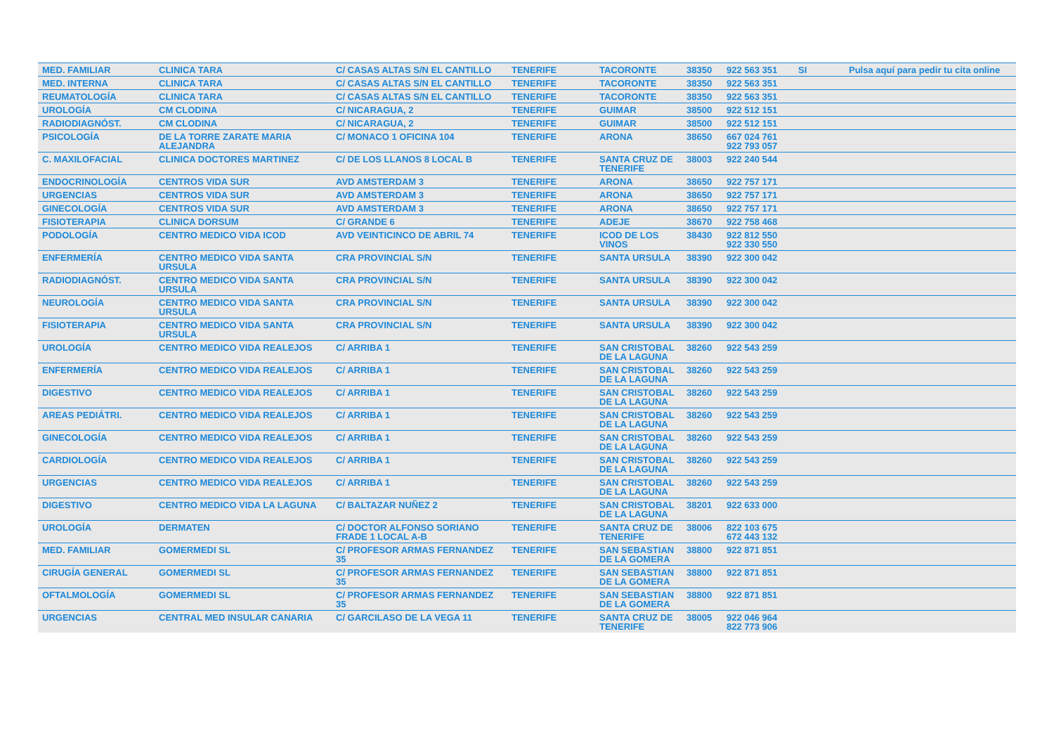| MED. FAMILIAR | CLINICA TARA | C/ CASAS ALTAS S/N EL CANTILLO | TENERIFE | TACORONTE | 38350 | 922 563 351 | SI | Pulsa aquí para pedir tu cita online |
| MED. INTERNA | CLINICA TARA | C/ CASAS ALTAS S/N EL CANTILLO | TENERIFE | TACORONTE | 38350 | 922 563 351 | | |
| REUMATOLOGÍA | CLINICA TARA | C/ CASAS ALTAS S/N EL CANTILLO | TENERIFE | TACORONTE | 38350 | 922 563 351 | | |
| UROLOGÍA | CM CLODINA | C/ NICARAGUA, 2 | TENERIFE | GUIMAR | 38500 | 922 512 151 | | |
| RADIODIAGNÓST. | CM CLODINA | C/ NICARAGUA, 2 | TENERIFE | GUIMAR | 38500 | 922 512 151 | | |
| PSICOLOGÍA | DE LA TORRE ZARATE MARIA ALEJANDRA | C/ MONACO 1 OFICINA 104 | TENERIFE | ARONA | 38650 | 667 024 761 922 793 057 | | |
| C. MAXILOFACIAL | CLINICA DOCTORES MARTINEZ | C/ DE LOS LLANOS 8 LOCAL B | TENERIFE | SANTA CRUZ DE TENERIFE | 38003 | 922 240 544 | | |
| ENDOCRINOLOGÍA | CENTROS VIDA SUR | AVD AMSTERDAM 3 | TENERIFE | ARONA | 38650 | 922 757 171 | | |
| URGENCIAS | CENTROS VIDA SUR | AVD AMSTERDAM 3 | TENERIFE | ARONA | 38650 | 922 757 171 | | |
| GINECOLOGÍA | CENTROS VIDA SUR | AVD AMSTERDAM 3 | TENERIFE | ARONA | 38650 | 922 757 171 | | |
| FISIOTERAPIA | CLINICA DORSUM | C/ GRANDE 6 | TENERIFE | ADEJE | 38670 | 922 758 468 | | |
| PODOLOGÍA | CENTRO MEDICO VIDA ICOD | AVD VEINTICINCO DE ABRIL 74 | TENERIFE | ICOD DE LOS VINOS | 38430 | 922 812 550 922 330 550 | | |
| ENFERMERÍA | CENTRO MEDICO VIDA SANTA URSULA | CRA PROVINCIAL S/N | TENERIFE | SANTA URSULA | 38390 | 922 300 042 | | |
| RADIODIAGNÓST. | CENTRO MEDICO VIDA SANTA URSULA | CRA PROVINCIAL S/N | TENERIFE | SANTA URSULA | 38390 | 922 300 042 | | |
| NEUROLOGÍA | CENTRO MEDICO VIDA SANTA URSULA | CRA PROVINCIAL S/N | TENERIFE | SANTA URSULA | 38390 | 922 300 042 | | |
| FISIOTERAPIA | CENTRO MEDICO VIDA SANTA URSULA | CRA PROVINCIAL S/N | TENERIFE | SANTA URSULA | 38390 | 922 300 042 | | |
| UROLOGÍA | CENTRO MEDICO VIDA REALEJOS | C/ ARRIBA 1 | TENERIFE | SAN CRISTOBAL DE LA LAGUNA | 38260 | 922 543 259 | | |
| ENFERMERÍA | CENTRO MEDICO VIDA REALEJOS | C/ ARRIBA 1 | TENERIFE | SAN CRISTOBAL DE LA LAGUNA | 38260 | 922 543 259 | | |
| DIGESTIVO | CENTRO MEDICO VIDA REALEJOS | C/ ARRIBA 1 | TENERIFE | SAN CRISTOBAL DE LA LAGUNA | 38260 | 922 543 259 | | |
| AREAS PEDIÁTRI. | CENTRO MEDICO VIDA REALEJOS | C/ ARRIBA 1 | TENERIFE | SAN CRISTOBAL DE LA LAGUNA | 38260 | 922 543 259 | | |
| GINECOLOGÍA | CENTRO MEDICO VIDA REALEJOS | C/ ARRIBA 1 | TENERIFE | SAN CRISTOBAL DE LA LAGUNA | 38260 | 922 543 259 | | |
| CARDIOLOGÍA | CENTRO MEDICO VIDA REALEJOS | C/ ARRIBA 1 | TENERIFE | SAN CRISTOBAL DE LA LAGUNA | 38260 | 922 543 259 | | |
| URGENCIAS | CENTRO MEDICO VIDA REALEJOS | C/ ARRIBA 1 | TENERIFE | SAN CRISTOBAL DE LA LAGUNA | 38260 | 922 543 259 | | |
| DIGESTIVO | CENTRO MEDICO VIDA LA LAGUNA | C/ BALTAZAR NUÑEZ 2 | TENERIFE | SAN CRISTOBAL DE LA LAGUNA | 38201 | 922 633 000 | | |
| UROLOGÍA | DERMATEN | C/ DOCTOR ALFONSO SORIANO FRADE 1 LOCAL A-B | TENERIFE | SANTA CRUZ DE TENERIFE | 38006 | 822 103 675 672 443 132 | | |
| MED. FAMILIAR | GOMERMEDI SL | C/ PROFESOR ARMAS FERNANDEZ 35 | TENERIFE | SAN SEBASTIAN DE LA GOMERA | 38800 | 922 871 851 | | |
| CIRUGÍA GENERAL | GOMERMEDI SL | C/ PROFESOR ARMAS FERNANDEZ 35 | TENERIFE | SAN SEBASTIAN DE LA GOMERA | 38800 | 922 871 851 | | |
| OFTALMOLOGÍA | GOMERMEDI SL | C/ PROFESOR ARMAS FERNANDEZ 35 | TENERIFE | SAN SEBASTIAN DE LA GOMERA | 38800 | 922 871 851 | | |
| URGENCIAS | CENTRAL MED INSULAR CANARIA | C/ GARCILASO DE LA VEGA 11 | TENERIFE | SANTA CRUZ DE TENERIFE | 38005 | 922 046 964 822 773 906 | | |